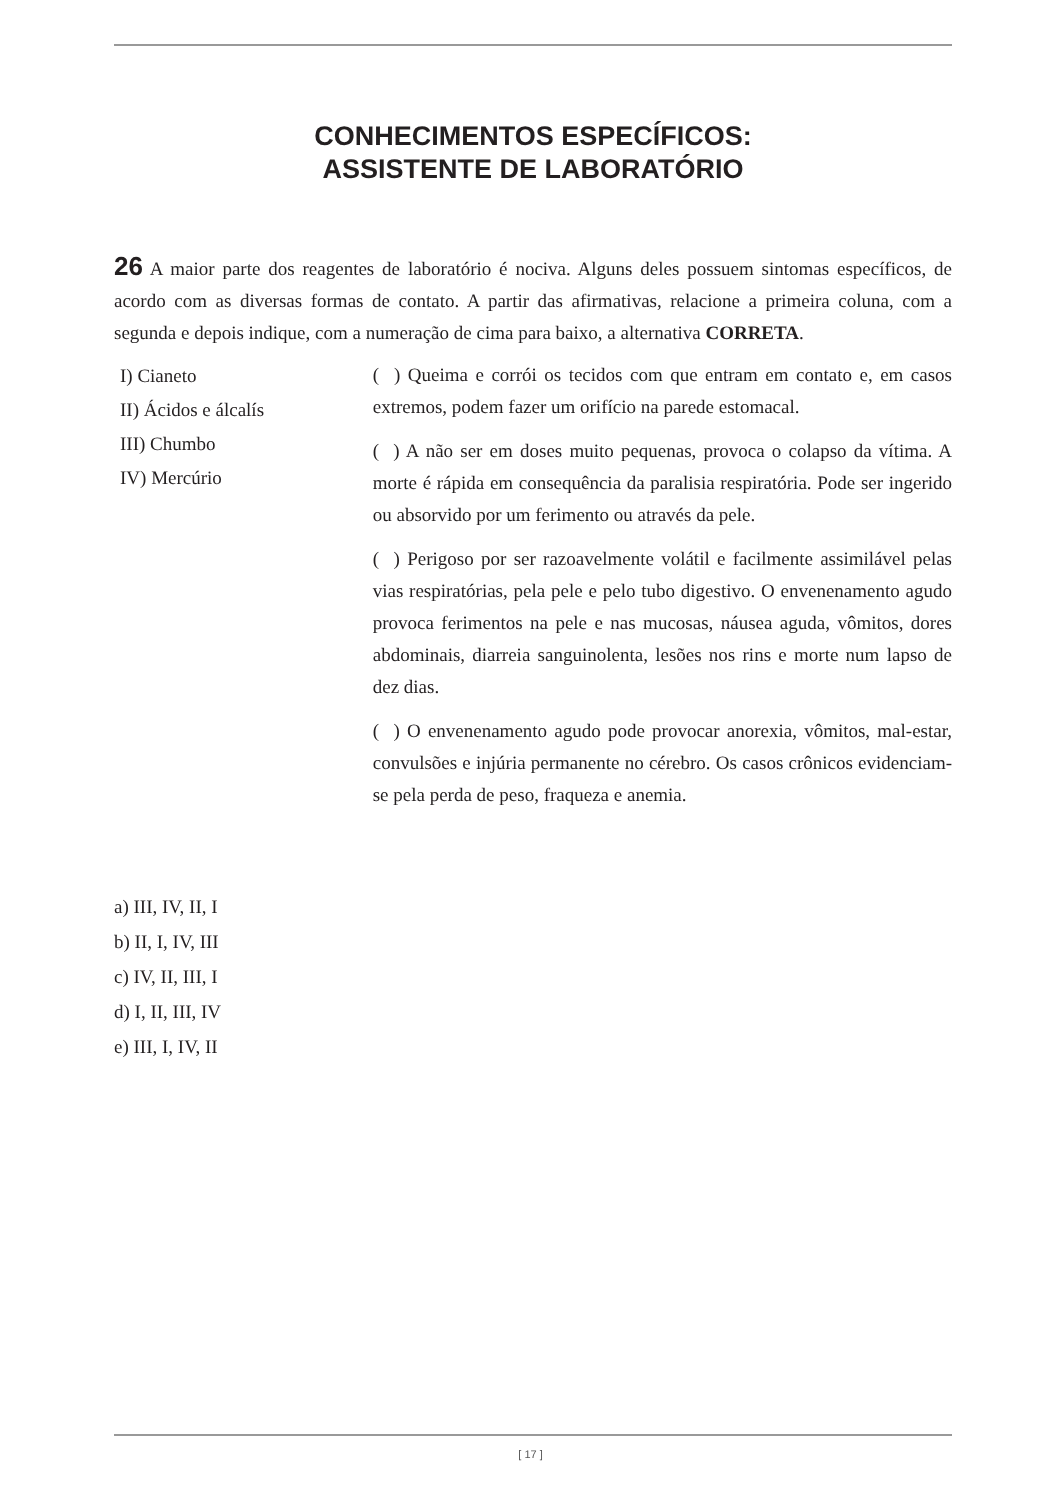CONHECIMENTOS ESPECÍFICOS:
ASSISTENTE DE LABORATÓRIO
26 A maior parte dos reagentes de laboratório é nociva. Alguns deles possuem sintomas específicos, de acordo com as diversas formas de contato. A partir das afirmativas, relacione a primeira coluna, com a segunda e depois indique, com a numeração de cima para baixo, a alternativa CORRETA.
I) Cianeto
II) Ácidos e álcalís
III) Chumbo
IV) Mercúrio
( ) Queima e corrói os tecidos com que entram em contato e, em casos extremos, podem fazer um orifício na parede estomacal.
( ) A não ser em doses muito pequenas, provoca o colapso da vítima. A morte é rápida em consequência da paralisia respiratória. Pode ser ingerido ou absorvido por um ferimento ou através da pele.
( ) Perigoso por ser razoavelmente volátil e facilmente assimilável pelas vias respiratórias, pela pele e pelo tubo digestivo. O envenenamento agudo provoca ferimentos na pele e nas mucosas, náusea aguda, vômitos, dores abdominais, diarreia sanguinolenta, lesões nos rins e morte num lapso de dez dias.
( ) O envenenamento agudo pode provocar anorexia, vômitos, mal-estar, convulsões e injúria permanente no cérebro. Os casos crônicos evidenciam-se pela perda de peso, fraqueza e anemia.
a) III, IV, II, I
b) II, I, IV, III
c) IV, II, III, I
d) I, II, III, IV
e) III, I, IV, II
[ 17 ]